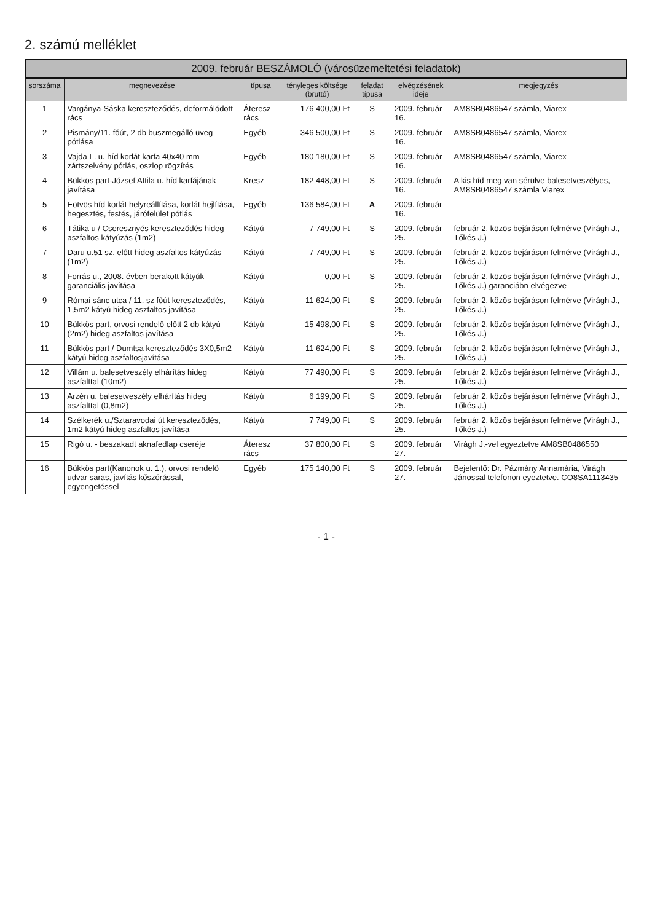2. számú melléklet
| 2009. február BESZÁMOLÓ (városüzemeltetési feladatok) | | | | | | |
| --- | --- | --- | --- | --- | --- | --- |
| sorszáma | megnevezése | típusa | tényleges költsége (bruttó) | feladat típusa | elvégzésének ideje | megjegyzés |
| 1 | Vargánya-Sáska kereszteződés, deformálódott rács | Áteresz rács | 176 400,00 Ft | S | 2009. február 16. | AM8SB0486547 számla, Viarex |
| 2 | Pismány/11. főút, 2 db buszmegálló üveg pótlása | Egyéb | 346 500,00 Ft | S | 2009. február 16. | AM8SB0486547 számla, Viarex |
| 3 | Vajda L. u. híd korlát karfa 40x40 mm zártszelvény pótlás, oszlop rögzítés | Egyéb | 180 180,00 Ft | S | 2009. február 16. | AM8SB0486547 számla, Viarex |
| 4 | Bükkös part-József Attila u. híd karfájának javítása | Kresz | 182 448,00 Ft | S | 2009. február 16. | A kis híd meg van sérülve balesetveszélyes, AM8SB0486547 számla Viarex |
| 5 | Eötvös híd korlát helyreállítása, korlát hejlítása, hegesztés, festés, járófelület pótlás | Egyéb | 136 584,00 Ft | A | 2009. február 16. | |
| 6 | Tátika u / Cseresznyés kereszteződés hideg aszfaltos kátyúzás (1m2) | Kátyú | 7 749,00 Ft | S | 2009. február 25. | február 2. közös bejáráson felmérve (Virágh J., Tőkés J.) |
| 7 | Daru u.51 sz. előtt hideg aszfaltos kátyúzás (1m2) | Kátyú | 7 749,00 Ft | S | 2009. február 25. | február 2. közös bejáráson felmérve (Virágh J., Tőkés J.) |
| 8 | Forrás u., 2008. évben berakott kátyúk garanciális javítása | Kátyú | 0,00 Ft | S | 2009. február 25. | február 2. közös bejáráson felmérve (Virágh J., Tőkés J.) garanciábn elvégezve |
| 9 | Római sánc utca / 11. sz főút kereszteződés, 1,5m2 kátyú hideg aszfaltos javítása | Kátyú | 11 624,00 Ft | S | 2009. február 25. | február 2. közös bejáráson felmérve (Virágh J., Tőkés J.) |
| 10 | Bükkös part, orvosi rendelő előtt 2 db kátyú (2m2) hideg aszfaltos javítása | Kátyú | 15 498,00 Ft | S | 2009. február 25. | február 2. közös bejáráson felmérve (Virágh J., Tőkés J.) |
| 11 | Bükkös part / Dumtsa kereszteződés 3X0,5m2 kátyú hideg aszfaltosjavítása | Kátyú | 11 624,00 Ft | S | 2009. február 25. | február 2. közös bejáráson felmérve (Virágh J., Tőkés J.) |
| 12 | Villám u. balesetveszély elhárítás hideg aszfalttal (10m2) | Kátyú | 77 490,00 Ft | S | 2009. február 25. | február 2. közös bejáráson felmérve (Virágh J., Tőkés J.) |
| 13 | Arzén u. balesetveszély elhárítás hideg aszfalttal (0,8m2) | Kátyú | 6 199,00 Ft | S | 2009. február 25. | február 2. közös bejáráson felmérve (Virágh J., Tőkés J.) |
| 14 | Szélkerék u./Sztaravodai út kereszteződés, 1m2 kátyú hideg aszfaltos javítása | Kátyú | 7 749,00 Ft | S | 2009. február 25. | február 2. közös bejáráson felmérve (Virágh J., Tőkés J.) |
| 15 | Rigó u. - beszakadt aknafedlap cseréje | Áteresz rács | 37 800,00 Ft | S | 2009. február 27. | Virágh J.-vel egyeztetve AM8SB0486550 |
| 16 | Bükkös part(Kanonok u. 1.), orvosi rendelő udvar saras, javítás kőszórással, egyengetéssel | Egyéb | 175 140,00 Ft | S | 2009. február 27. | Bejelentő: Dr. Pázmány Annamária, Virágh Jánossal telefonon eyeztetve. CO8SA1113435 |
- 1 -